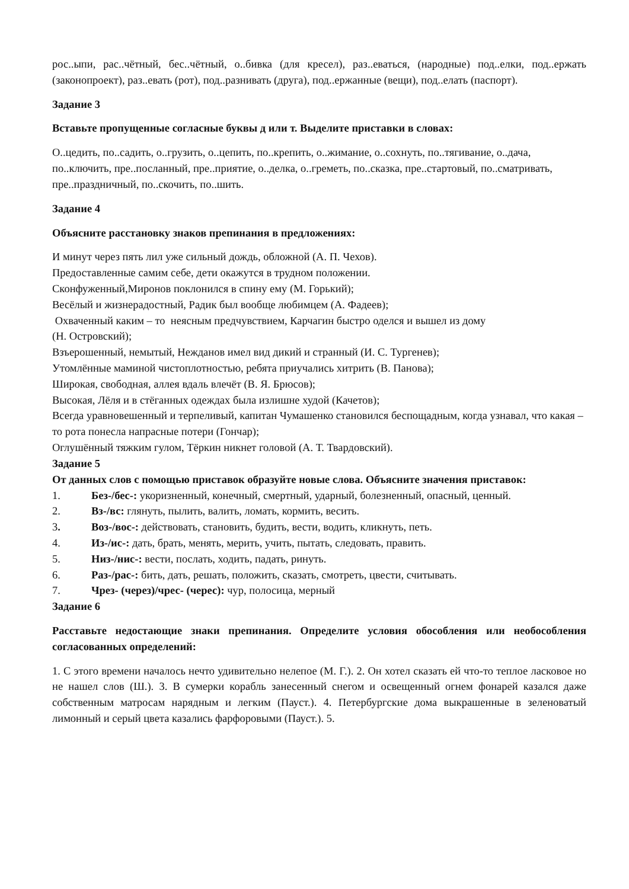рос..ыпи, рас..чётный, бес..чётный, о..бивка (для кресел), раз..еваться, (народные) под..елки, под..ержать (законопроект), раз..евать (рот), под..разнивать (друга), под..ержанные (вещи), под..елать (паспорт).
Задание 3
Вставьте пропущенные согласные буквы д или т. Выделите приставки в словах:
О..цедить, по..садить, о..грузить, о..цепить, по..крепить, о..жимание, о..сохнуть, по..тягивание, о..дача, по..ключить, пре..посланный, пре..приятие, о..делка, о..греметь, по..сказка, пре..стартовый, по..сматривать, пре..праздничный, по..скочить, по..шить.
Задание 4
Объясните расстановку знаков препинания в предложениях:
И минут через пять лил уже сильный дождь, обложной (А. П. Чехов).
Предоставленные самим себе, дети окажутся в трудном положении.
Сконфуженный,Миронов поклонился в спину ему (М. Горький);
Весёлый и жизнерадостный, Радик был вообще любимцем (А. Фадеев);
Охваченный каким – то неясным предчувствием, Карчагин быстро оделся и вышел из дому
(Н. Островский);
Взъерошенный, немытый, Нежданов имел вид дикий и странный (И. С. Тургенев);
Утомлённые маминой чистоплотностью, ребята приучались хитрить (В. Панова);
Широкая, свободная, аллея вдаль влечёт (В. Я. Брюсов);
Высокая, Лёля и в стёганных одеждах была излишне худой (Качетов);
Всегда уравновешенный и терпеливый, капитан Чумашенко становился беспощадным, когда узнавал, что какая – то рота понесла напрасные потери (Гончар);
Оглушённый тяжким гулом, Тёркин никнет головой (А. Т. Твардовский).
Задание 5
От данных слов с помощью приставок образуйте новые слова. Объясните значения приставок:
1. Без-/бес-: укоризненный, конечный, смертный, ударный, болезненный, опасный, ценный.
2. Вз-/вс: глянуть, пылить, валить, ломать, кормить, весить.
3. Воз-/вос-: действовать, становить, будить, вести, водить, кликнуть, петь.
4. Из-/ис-: дать, брать, менять, мерить, учить, пытать, следовать, править.
5. Низ-/нис-: вести, послать, ходить, падать, ринуть.
6. Раз-/рас-: бить, дать, решать, положить, сказать, смотреть, цвести, считывать.
7. Чрез- (через)/чрес- (черес): чур, полосица, мерный
Задание 6
Расставьте недостающие знаки препинания. Определите условия обособления или необособления согласованных определений:
1. С этого времени началось нечто удивительно нелепое (М. Г.). 2. Он хотел сказать ей что-то теплое ласковое но не нашел слов (Ш.). 3. В сумерки корабль занесенный снегом и освещенный огнем фонарей казался даже собственным матросам нарядным и легким (Пауст.). 4. Петербургские дома выкрашенные в зеленоватый лимонный и серый цвета казались фарфоровыми (Пауст.). 5.